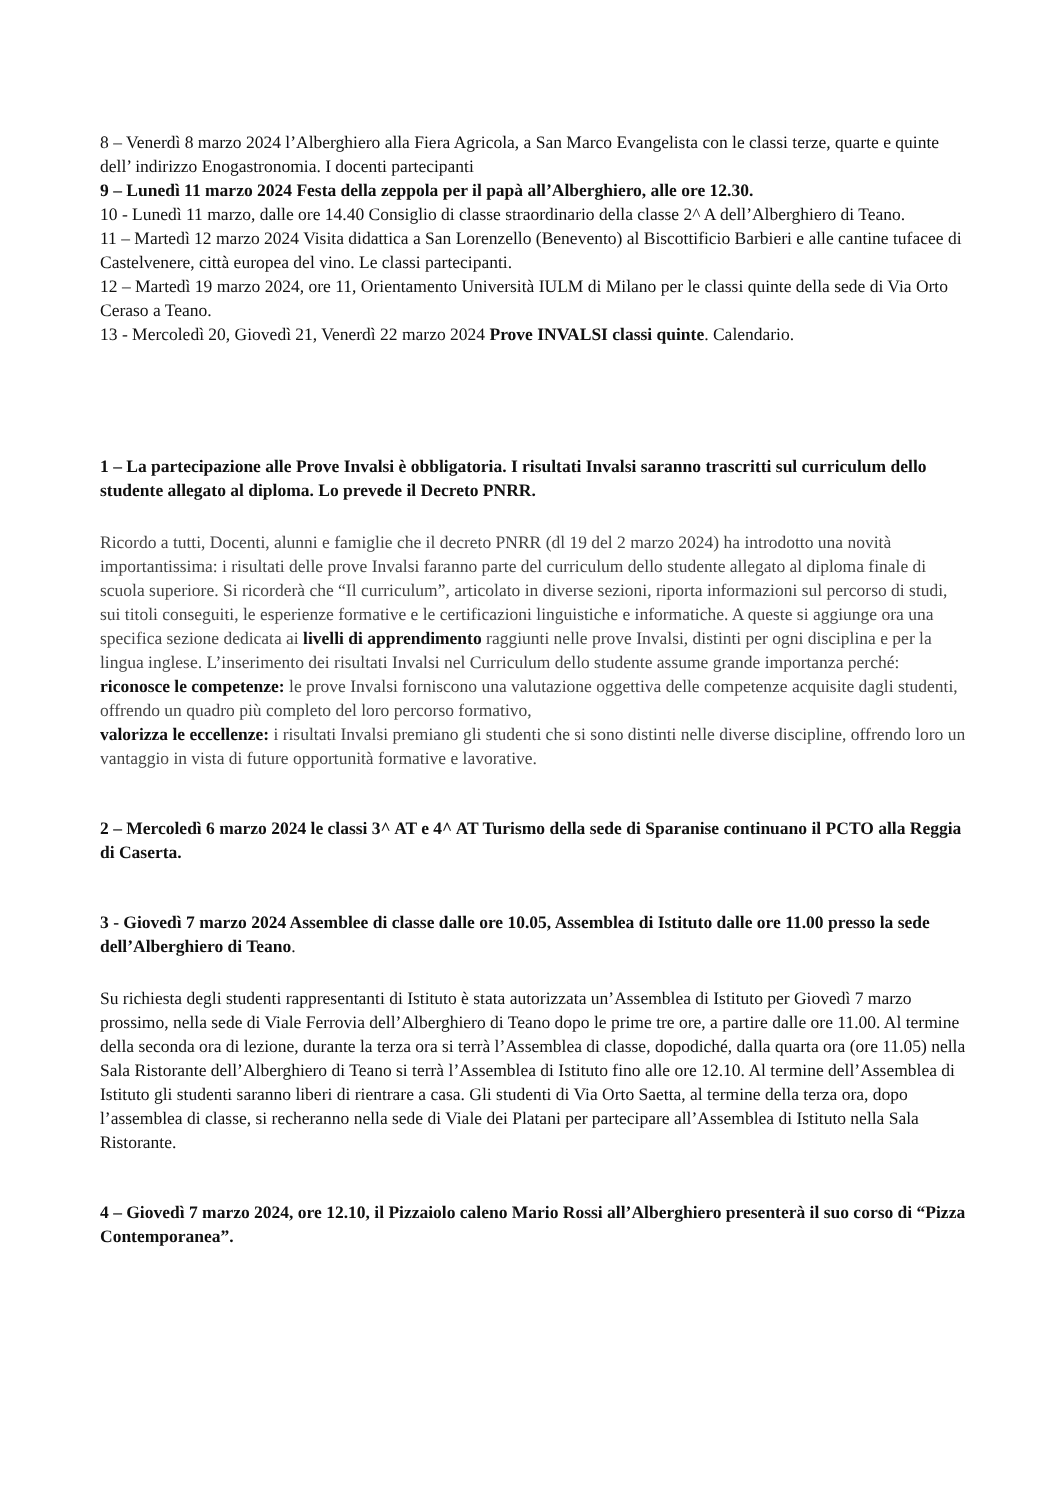8 – Venerdì 8 marzo 2024 l’Alberghiero alla Fiera Agricola, a San Marco Evangelista con le classi terze, quarte e quinte dell’ indirizzo Enogastronomia. I docenti partecipanti
9 – Lunedì 11 marzo 2024 Festa della zeppola per il papà all’Alberghiero, alle ore 12.30.
10 - Lunedì 11 marzo, dalle ore 14.40 Consiglio di classe straordinario della classe 2^ A dell’Alberghiero di Teano.
11 – Martedì 12 marzo 2024 Visita didattica a San Lorenzello (Benevento) al Biscottificio Barbieri e alle cantine tufacee di Castelvenere, città europea del vino. Le classi partecipanti.
12 – Martedì 19 marzo 2024, ore 11, Orientamento Università IULM di Milano per le classi quinte della sede di Via Orto Ceraso a Teano.
13 - Mercoledì 20, Giovedì 21, Venerdì 22 marzo 2024 Prove INVALSI classi quinte. Calendario.
1 – La partecipazione alle Prove Invalsi è obbligatoria. I risultati Invalsi saranno trascritti sul curriculum dello studente allegato al diploma. Lo prevede il Decreto PNRR.
Ricordo a tutti, Docenti, alunni e famiglie che il decreto PNRR (dl 19 del 2 marzo 2024) ha introdotto una novità importantissima: i risultati delle prove Invalsi faranno parte del curriculum dello studente allegato al diploma finale di scuola superiore. Si ricorderà che “Il curriculum”, articolato in diverse sezioni, riporta informazioni sul percorso di studi, sui titoli conseguiti, le esperienze formative e le certificazioni linguistiche e informatiche. A queste si aggiunge ora una specifica sezione dedicata ai livelli di apprendimento raggiunti nelle prove Invalsi, distinti per ogni disciplina e per la lingua inglese. L’inserimento dei risultati Invalsi nel Curriculum dello studente assume grande importanza perché:
riconosce le competenze: le prove Invalsi forniscono una valutazione oggettiva delle competenze acquisite dagli studenti, offrendo un quadro più completo del loro percorso formativo,
valorizza le eccellenze: i risultati Invalsi premiano gli studenti che si sono distinti nelle diverse discipline, offrendo loro un vantaggio in vista di future opportunità formative e lavorative.
2 – Mercoledì 6 marzo 2024 le classi 3^ AT e 4^ AT Turismo della sede di Sparanise continuano il PCTO alla Reggia di Caserta.
3 - Giovedì 7 marzo 2024 Assemblee di classe dalle ore 10.05, Assemblea di Istituto dalle ore 11.00 presso la sede dell’Alberghiero di Teano.
Su richiesta degli studenti rappresentanti di Istituto è stata autorizzata un’Assemblea di Istituto per Giovedì 7 marzo prossimo, nella sede di Viale Ferrovia dell’Alberghiero di Teano dopo le prime tre ore, a partire dalle ore 11.00. Al termine della seconda ora di lezione, durante la terza ora si terrà l’Assemblea di classe, dopodiché, dalla quarta ora (ore 11.05) nella Sala Ristorante dell’Alberghiero di Teano si terrà l’Assemblea di Istituto fino alle ore 12.10. Al termine dell’Assemblea di Istituto gli studenti saranno liberi di rientrare a casa. Gli studenti di Via Orto Saetta, al termine della terza ora, dopo l’assemblea di classe, si recheranno nella sede di Viale dei Platani per partecipare all’Assemblea di Istituto nella Sala Ristorante.
4 – Giovedì 7 marzo 2024, ore 12.10, il Pizzaiolo caleno Mario Rossi all’Alberghiero presenterà il suo corso di “Pizza Contemporanea”.